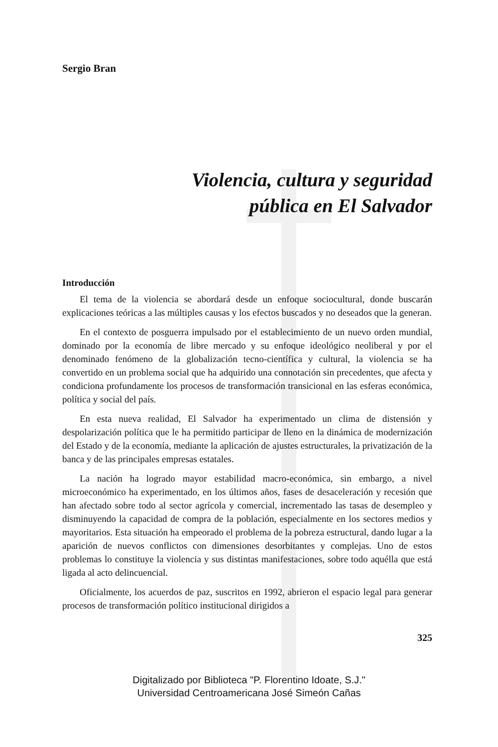Sergio Bran
Violencia, cultura y seguridad
pública en El Salvador
Introducción
El tema de la violencia se abordará desde un enfoque sociocultural, donde buscarán explicaciones teóricas a las múltiples causas y los efectos buscados y no deseados que la generan.
En el contexto de posguerra impulsado por el establecimiento de un nuevo orden mundial, dominado por la economía de libre mercado y su enfoque ideológico neoliberal y por el denominado fenómeno de la globalización tecno-científica y cultural, la violencia se ha convertido en un problema social que ha adquirido una connotación sin precedentes, que afecta y condiciona profundamente los procesos de transformación transicional en las esferas económica, política y social del país.
En esta nueva realidad, El Salvador ha experimentado un clima de distensión y despolarización política que le ha permitido participar de lleno en la dinámica de modernización del Estado y de la economía, mediante la aplicación de ajustes estructurales, la privatización de la banca y de las principales empresas estatales.
La nación ha logrado mayor estabilidad macro-económica, sin embargo, a nivel microeconómico ha experimentado, en los últimos años, fases de desaceleración y recesión que han afectado sobre todo al sector agrícola y comercial, incrementado las tasas de desempleo y disminuyendo la capacidad de compra de la población, especialmente en los sectores medios y mayoritarios. Esta situación ha empeorado el problema de la pobreza estructural, dando lugar a la aparición de nuevos conflictos con dimensiones desorbitantes y complejas. Uno de estos problemas lo constituye la violencia y sus distintas manifestaciones, sobre todo aquélla que está ligada al acto delincuencial.
Oficialmente, los acuerdos de paz, suscritos en 1992, abrieron el espacio legal para generar procesos de transformación político institucional dirigidos a
325
Digitalizado por Biblioteca "P. Florentino Idoate, S.J."
Universidad Centroamericana José Simeón Cañas